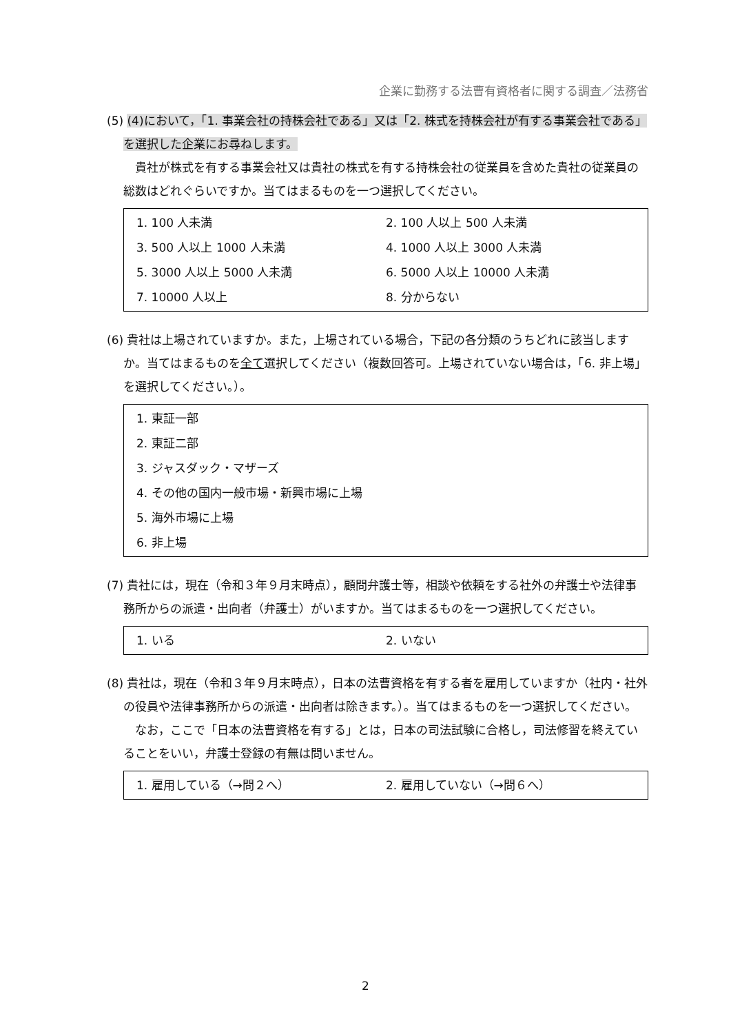企業に勤務する法曹有資格者に関する調査／法務省
(5) (4)において，「1. 事業会社の持株会社である」又は「2. 株式を持株会社が有する事業会社である」を選択した企業にお尋ねします。
貴社が株式を有する事業会社又は貴社の株式を有する持株会社の従業員を含めた貴社の従業員の総数はどれぐらいですか。当てはまるものを一つ選択してください。
1. 100 人未満 2. 100 人以上 500 人未満
3. 500 人以上 1000 人未満 4. 1000 人以上 3000 人未満
5. 3000 人以上 5000 人未満 6. 5000 人以上 10000 人未満
7. 10000 人以上 8. 分からない
(6) 貴社は上場されていますか。また，上場されている場合，下記の各分類のうちどれに該当しますか。当てはまるものを全て選択してください（複数回答可。上場されていない場合は，「6. 非上場」を選択してください。）。
1. 東証一部
2. 東証二部
3. ジャスダック・マザーズ
4. その他の国内一般市場・新興市場に上場
5. 海外市場に上場
6. 非上場
(7) 貴社には，現在（令和３年９月末時点），顧問弁護士等，相談や依頼をする社外の弁護士や法律事務所からの派遣・出向者（弁護士）がいますか。当てはまるものを一つ選択してください。
1. いる 2. いない
(8) 貴社は，現在（令和３年９月末時点），日本の法曹資格を有する者を雇用していますか（社内・社外の役員や法律事務所からの派遣・出向者は除きます。）。当てはまるものを一つ選択してください。
なお，ここで「日本の法曹資格を有する」とは，日本の司法試験に合格し，司法修習を終えていることをいい，弁護士登録の有無は問いません。
1. 雇用している（→問２へ） 2. 雇用していない（→問６へ）
2